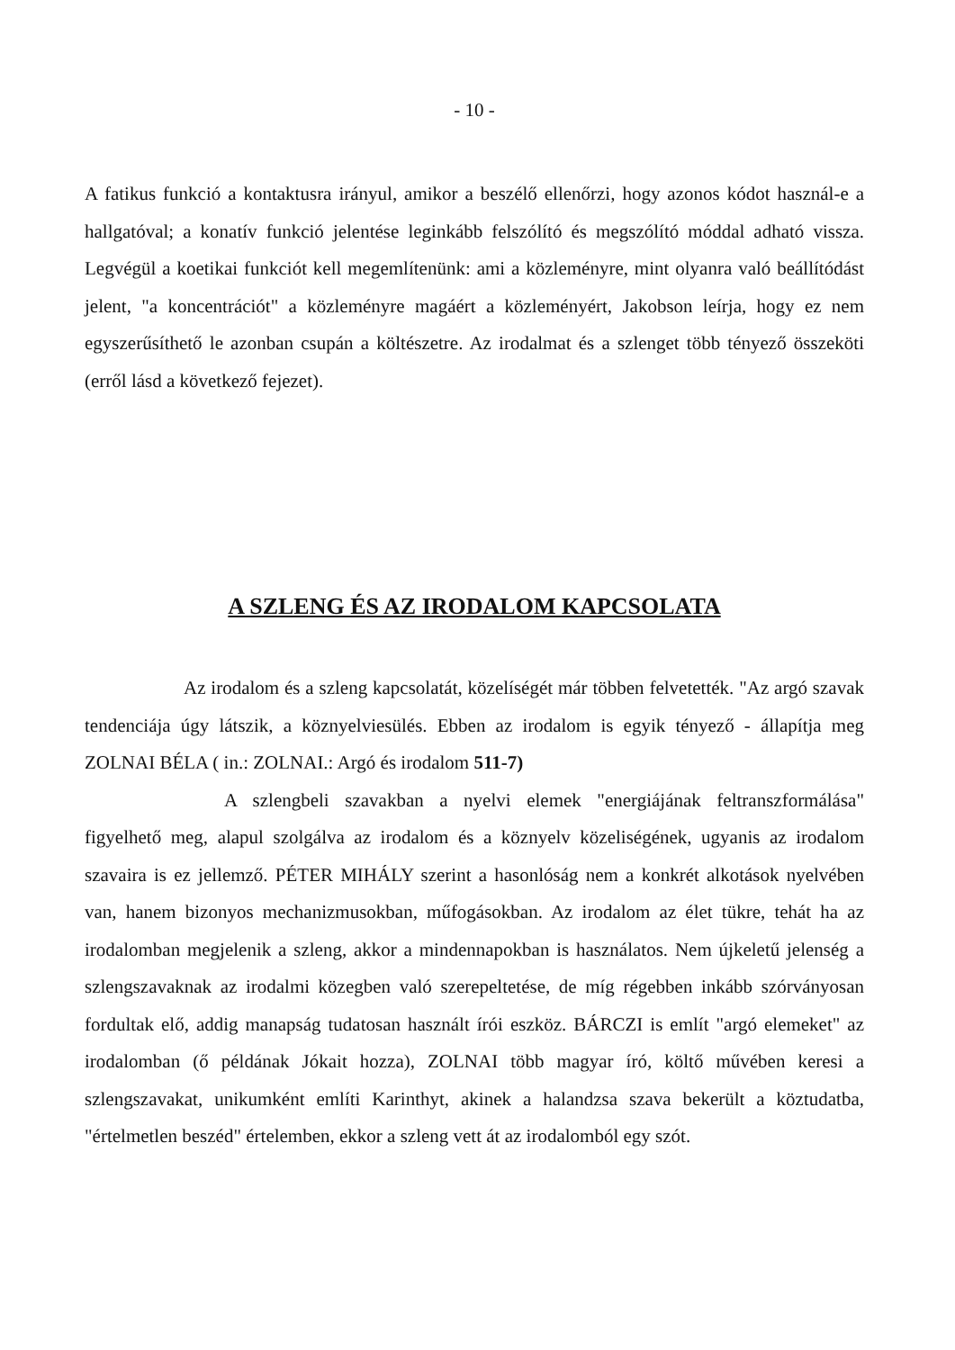- 10 -
A fatikus funkció a kontaktusra irányul, amikor a beszélő ellenőrzi, hogy azonos kódot használ-e a hallgatóval; a konatív funkció jelentése leginkább felszólító és megszólító móddal adható vissza. Legvégül a koetikai funkciót kell megemlítenünk: ami a közleményre, mint olyanra való beállítódást jelent, "a koncentrációt" a közleményre magáért a közleményért, Jakobson leírja, hogy ez nem egyszerűsíthető le azonban csupán a költészetre. Az irodalmat és a szlenget több tényező összeköti (erről lásd a következő fejezet).
A SZLENG ÉS AZ IRODALOM KAPCSOLATA
Az irodalom és a szleng kapcsolatát, közelíségét már többen felvetették. "Az argó szavak tendenciája úgy látszik, a köznyelviesülés. Ebben az irodalom is egyik tényező - állapítja meg ZOLNAI BÉLA ( in.: ZOLNAI.: Argó és irodalom 511-7)
A szlengbeli szavakban a nyelvi elemek "energiájának feltranszformálása" figyelhető meg, alapul szolgálva az irodalom és a köznyelv közeliségének, ugyanis az irodalom szavaira is ez jellemző. PÉTER MIHÁLY szerint a hasonlóság nem a konkrét alkotások nyelvében van, hanem bizonyos mechanizmusokban, műfogásokban. Az irodalom az élet tükre, tehát ha az irodalomban megjelenik a szleng, akkor a mindennapokban is használatos. Nem újkeletű jelenség a szlengszavaknak az irodalmi közegben való szerepeltetése, de míg régebben inkább szórványosan fordultak elő, addig manapság tudatosan használt írói eszköz. BÁRCZI is említ "argó elemeket" az irodalomban (ő példának Jókait hozza), ZOLNAI több magyar író, költő művében keresi a szlengszavakat, unikumként említi Karinthyt, akinek a halandzsa szava bekerült a köztudatba, "értelmetlen beszéd" értelemben, ekkor a szleng vett át az irodalomból egy szót.